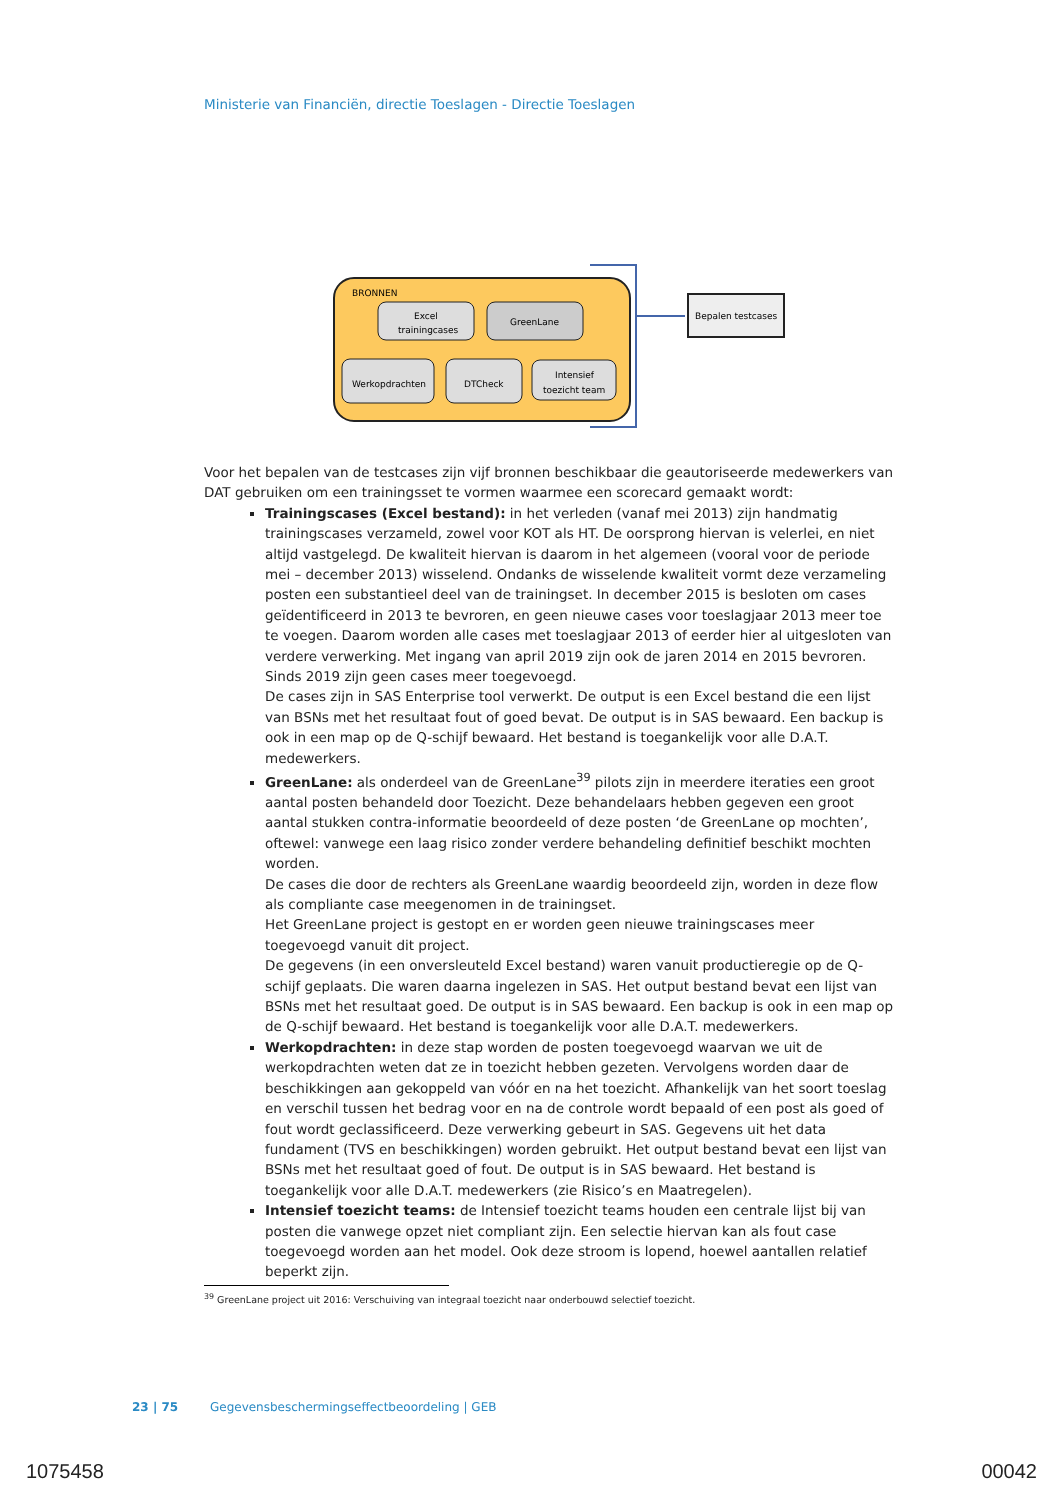Ministerie van Financiën, directie Toeslagen - Directie Toeslagen
BRONNEN
Bepalen testcases
Excel
trainingcases
GreenLane
Werkopdrachten
DTCheck
Intensief
toezicht team
Voor het bepalen van de testcases zijn vijf bronnen beschikbaar die geautoriseerde medewerkers van DAT gebruiken om een trainingsset te vormen waarmee een scorecard gemaakt wordt:
Trainingscases (Excel bestand): in het verleden (vanaf mei 2013) zijn handmatig trainingscases verzameld, zowel voor KOT als HT. De oorsprong hiervan is velerlei, en niet altijd vastgelegd. De kwaliteit hiervan is daarom in het algemeen (vooral voor de periode mei – december 2013) wisselend. Ondanks de wisselende kwaliteit vormt deze verzameling posten een substantieel deel van de trainingset. In december 2015 is besloten om cases geïdentificeerd in 2013 te bevroren, en geen nieuwe cases voor toeslagjaar 2013 meer toe te voegen. Daarom worden alle cases met toeslagjaar 2013 of eerder hier al uitgesloten van verdere verwerking. Met ingang van april 2019 zijn ook de jaren 2014 en 2015 bevroren. Sinds 2019 zijn geen cases meer toegevoegd.
De cases zijn in SAS Enterprise tool verwerkt. De output is een Excel bestand die een lijst van BSNs met het resultaat fout of goed bevat. De output is in SAS bewaard. Een backup is ook in een map op de Q-schijf bewaard. Het bestand is toegankelijk voor alle D.A.T. medewerkers.
GreenLane: als onderdeel van de GreenLane<sup>39</sup> pilots zijn in meerdere iteraties een groot aantal posten behandeld door Toezicht. Deze behandelaars hebben gegeven een groot aantal stukken contra-informatie beoordeeld of deze posten ‘de GreenLane op mochten’, oftewel: vanwege een laag risico zonder verdere behandeling definitief beschikt mochten worden.
De cases die door de rechters als GreenLane waardig beoordeeld zijn, worden in deze flow als compliante case meegenomen in de trainingset.
Het GreenLane project is gestopt en er worden geen nieuwe trainingscases meer toegevoegd vanuit dit project.
De gegevens (in een onversleuteld Excel bestand) waren vanuit productieregie op de Q-schijf geplaats. Die waren daarna ingelezen in SAS. Het output bestand bevat een lijst van BSNs met het resultaat goed. De output is in SAS bewaard. Een backup is ook in een map op de Q-schijf bewaard. Het bestand is toegankelijk voor alle D.A.T. medewerkers.
Werkopdrachten: in deze stap worden de posten toegevoegd waarvan we uit de werkopdrachten weten dat ze in toezicht hebben gezeten. Vervolgens worden daar de beschikkingen aan gekoppeld van vóór en na het toezicht. Afhankelijk van het soort toeslag en verschil tussen het bedrag voor en na de controle wordt bepaald of een post als goed of fout wordt geclassificeerd. Deze verwerking gebeurt in SAS. Gegevens uit het data fundament (TVS en beschikkingen) worden gebruikt. Het output bestand bevat een lijst van BSNs met het resultaat goed of fout. De output is in SAS bewaard. Het bestand is toegankelijk voor alle D.A.T. medewerkers (zie Risico’s en Maatregelen).
Intensief toezicht teams: de Intensief toezicht teams houden een centrale lijst bij van posten die vanwege opzet niet compliant zijn. Een selectie hiervan kan als fout case toegevoegd worden aan het model. Ook deze stroom is lopend, hoewel aantallen relatief beperkt zijn.
<sup>39</sup> GreenLane project uit 2016: Verschuiving van integraal toezicht naar onderbouwd selectief toezicht.
23 | 75 Gegevensbeschermingseffectbeoordeling | GEB
1075458 00042